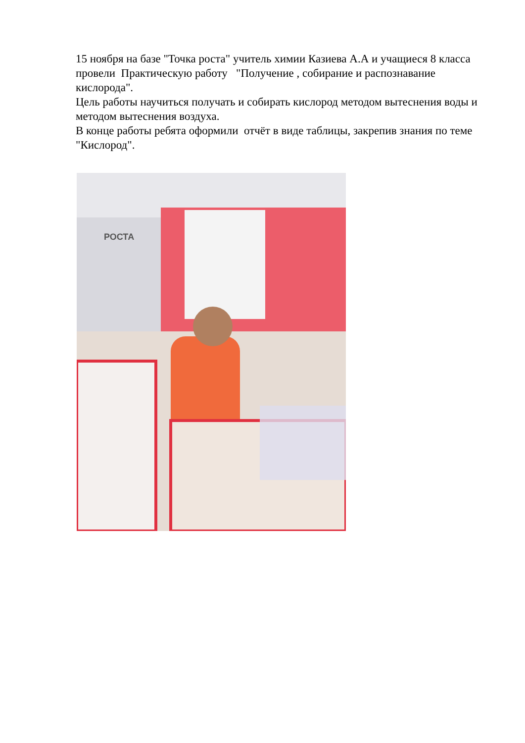15 ноября на базе "Точка роста" учитель химии Казиева А.А и учащиеся 8 класса провели Практическую работу "Получение , собирание и распознавание кислорода".
Цель работы научиться получать и собирать кислород методом вытеснения воды и методом вытеснения воздуха.
В конце работы ребята оформили отчёт в виде таблицы, закрепив знания по теме "Кислород".
РОСТА